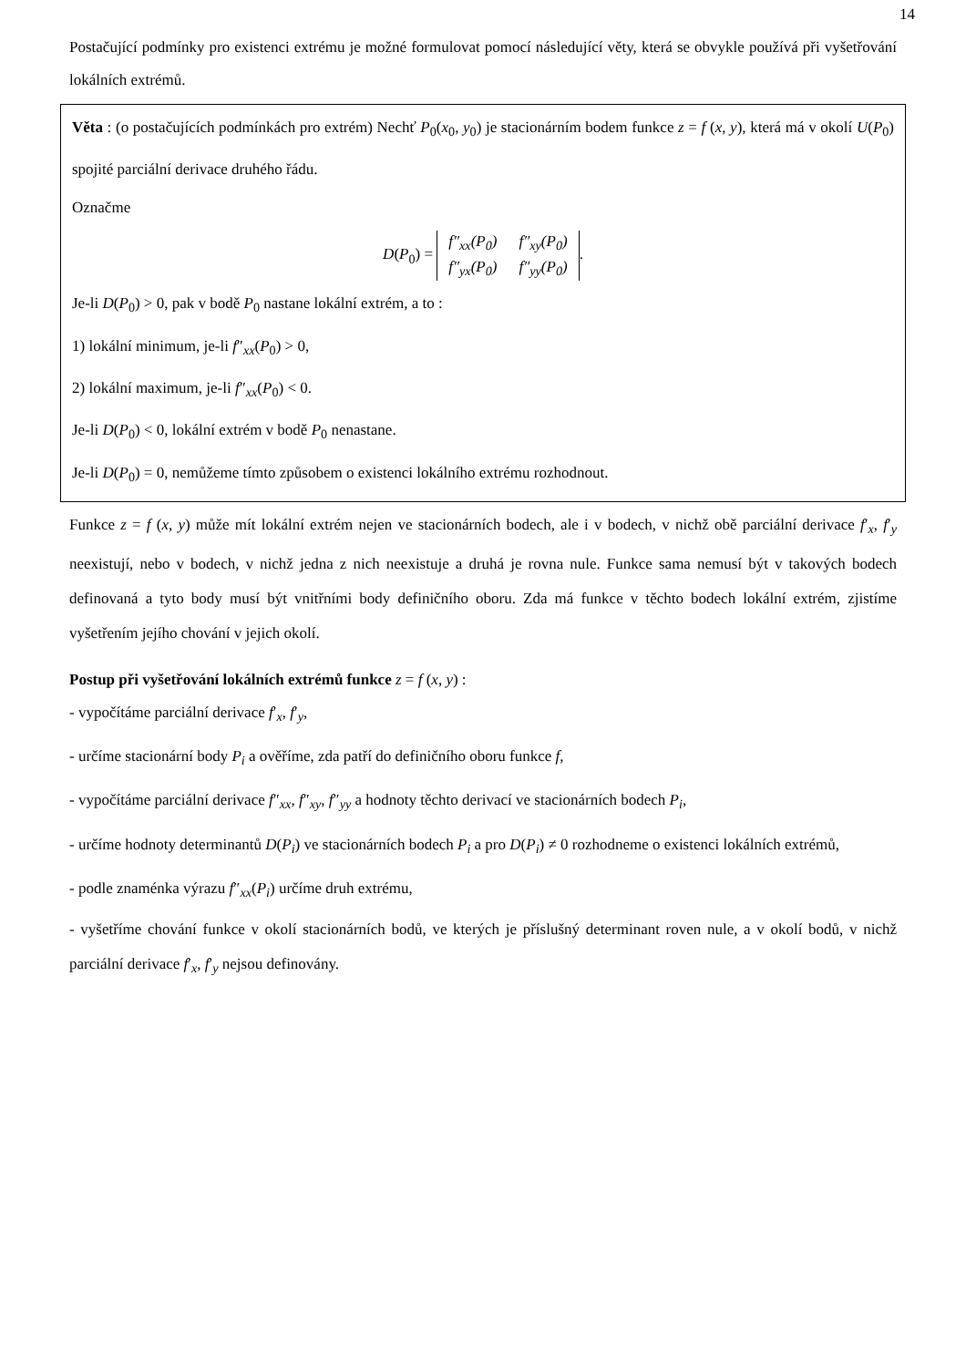14
Postačující podmínky pro existenci extrému je možné formulovat pomocí následující věty, která se obvykle používá při vyšetřování lokálních extrémů.
Věta : (o postačujících podmínkách pro extrém) Nechť P<sub>0</sub>(x<sub>0</sub>, y<sub>0</sub>) je stacionárním bodem funkce z = f (x, y), která má v okolí U(P<sub>0</sub>) spojité parciální derivace druhého řádu.
Označme
D(P<sub>0</sub>) =
| f″<sub>xx</sub>(P<sub>0</sub>) | f″<sub>xy</sub>(P<sub>0</sub>) |
| f″<sub>yx</sub>(P<sub>0</sub>) | f″<sub>yy</sub>(P<sub>0</sub>) |
.
Je-li D(P<sub>0</sub>) > 0, pak v bodě P<sub>0</sub> nastane lokální extrém, a to :
1) lokální minimum, je-li f″<sub>xx</sub>(P<sub>0</sub>) > 0,
2) lokální maximum, je-li f″<sub>xx</sub>(P<sub>0</sub>) < 0.
Je-li D(P<sub>0</sub>) < 0, lokální extrém v bodě P<sub>0</sub> nenastane.
Je-li D(P<sub>0</sub>) = 0, nemůžeme tímto způsobem o existenci lokálního extrému rozhodnout.
Funkce z = f (x, y) může mít lokální extrém nejen ve stacionárních bodech, ale i v bodech, v nichž obě parciální derivace f′<sub>x</sub>, f′<sub>y</sub> neexistují, nebo v bodech, v nichž jedna z nich neexistuje a druhá je rovna nule. Funkce sama nemusí být v takových bodech definovaná a tyto body musí být vnitřními body definičního oboru. Zda má funkce v těchto bodech lokální extrém, zjistíme vyšetřením jejího chování v jejich okolí.
Postup při vyšetřování lokálních extrémů funkce z = f (x, y) :
- vypočítáme parciální derivace f′<sub>x</sub>, f′<sub>y</sub>,
- určíme stacionární body P<sub>i</sub> a ověříme, zda patří do definičního oboru funkce f,
- vypočítáme parciální derivace f″<sub>xx</sub>, f″<sub>xy</sub>, f″<sub>yy</sub> a hodnoty těchto derivací ve stacionárních bodech P<sub>i</sub>,
- určíme hodnoty determinantů D(P<sub>i</sub>) ve stacionárních bodech P<sub>i</sub> a pro D(P<sub>i</sub>) ≠ 0 rozhodneme o existenci lokálních extrémů,
- podle znaménka výrazu f″<sub>xx</sub>(P<sub>i</sub>) určíme druh extrému,
- vyšetříme chování funkce v okolí stacionárních bodů, ve kterých je příslušný determinant roven nule, a v okolí bodů, v nichž parciální derivace f′<sub>x</sub>, f′<sub>y</sub> nejsou definovány.